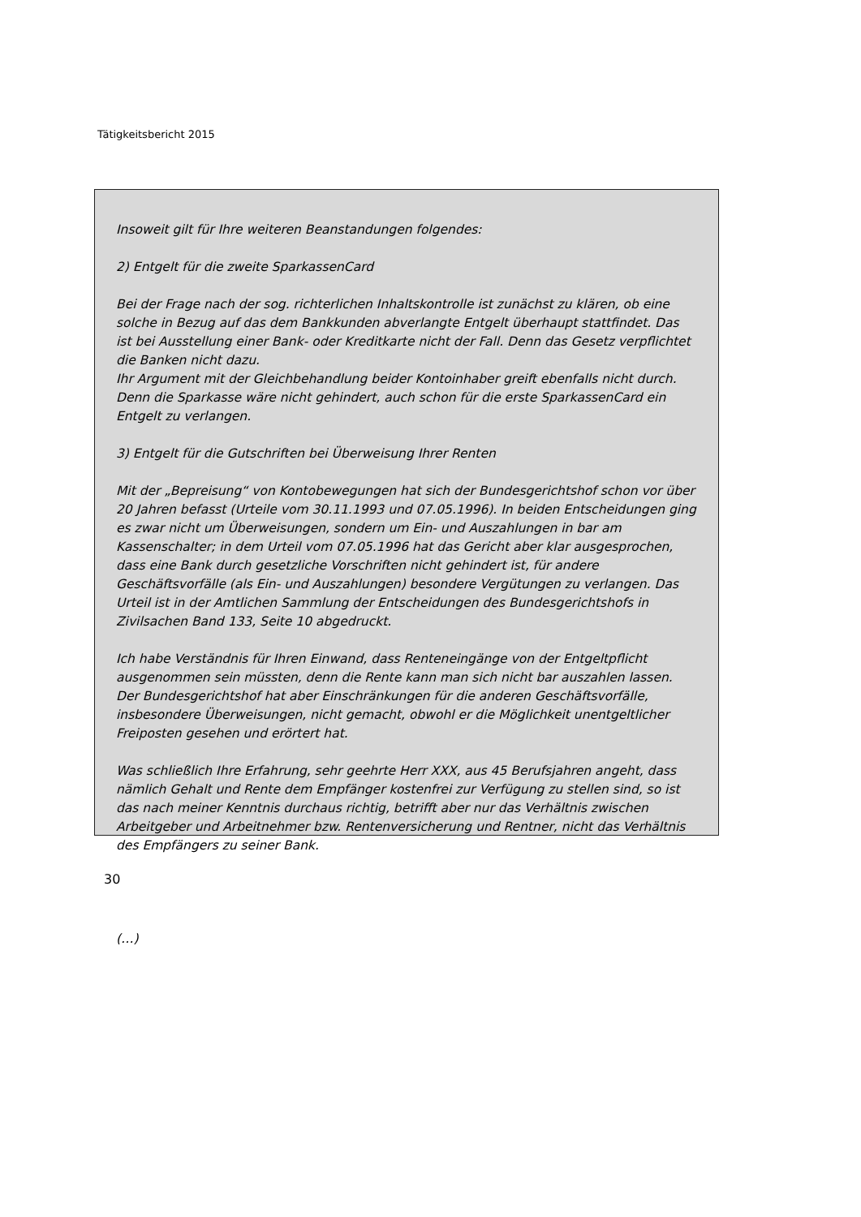Tätigkeitsbericht 2015
Insoweit gilt für Ihre weiteren Beanstandungen folgendes:
2) Entgelt für die zweite SparkassenCard
Bei der Frage nach der sog. richterlichen Inhaltskontrolle ist zunächst zu klären, ob eine solche in Bezug auf das dem Bankkunden abverlangte Entgelt überhaupt stattfindet. Das ist bei Ausstellung einer Bank- oder Kreditkarte nicht der Fall. Denn das Gesetz verpflichtet die Banken nicht dazu.
Ihr Argument mit der Gleichbehandlung beider Kontoinhaber greift ebenfalls nicht durch. Denn die Sparkasse wäre nicht gehindert, auch schon für die erste SparkassenCard ein Entgelt zu verlangen.
3) Entgelt für die Gutschriften bei Überweisung Ihrer Renten
Mit der „Bepreisung“ von Kontobewegungen hat sich der Bundesgerichtshof schon vor über 20 Jahren befasst (Urteile vom 30.11.1993 und 07.05.1996). In beiden Entscheidungen ging es zwar nicht um Überweisungen, sondern um Ein- und Auszahlungen in bar am Kassenschalter; in dem Urteil vom 07.05.1996 hat das Gericht aber klar ausgesprochen, dass eine Bank durch gesetzliche Vorschriften nicht gehindert ist, für andere Geschäftsvorfälle (als Ein- und Auszahlungen) besondere Vergütungen zu verlangen. Das Urteil ist in der Amtlichen Sammlung der Entscheidungen des Bundesgerichtshofs in Zivilsachen Band 133, Seite 10 abgedruckt.
Ich habe Verständnis für Ihren Einwand, dass Renteneingänge von der Entgeltpflicht ausgenommen sein müssten, denn die Rente kann man sich nicht bar auszahlen lassen. Der Bundesgerichtshof hat aber Einschränkungen für die anderen Geschäftsvorfälle, insbesondere Überweisungen, nicht gemacht, obwohl er die Möglichkeit unentgeltlicher Freiposten gesehen und erörtert hat.
Was schließlich Ihre Erfahrung, sehr geehrte Herr XXX, aus 45 Berufsjahren angeht, dass nämlich Gehalt und Rente dem Empfänger kostenfrei zur Verfügung zu stellen sind, so ist das nach meiner Kenntnis durchaus richtig, betrifft aber nur das Verhältnis zwischen Arbeitgeber und Arbeitnehmer bzw. Rentenversicherung und Rentner, nicht das Verhältnis des Empfängers zu seiner Bank.
(…)
30